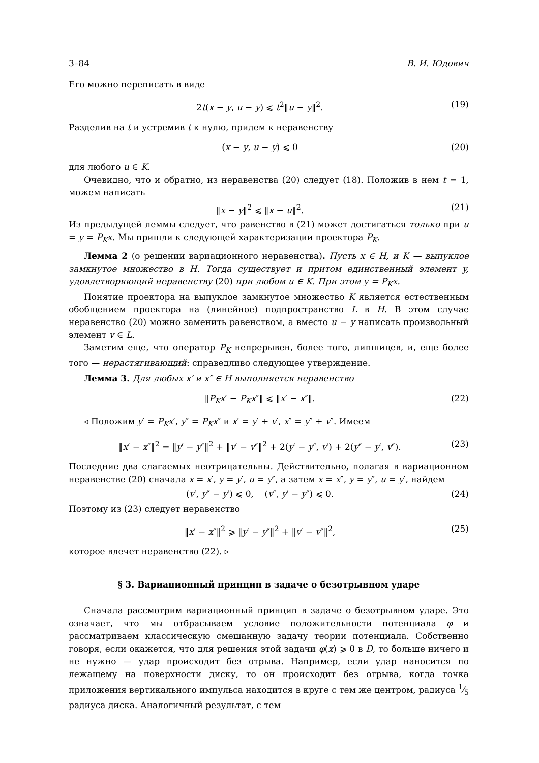3–84 В. И. Юдович
Его можно переписать в виде
2t(x − y, u − y) ⩽ t<sup>2</sup>‖u − y‖<sup>2</sup>. (19)
Разделив на t и устремив t к нулю, придем к неравенству
(x − y, u − y) ⩽ 0 (20)
для любого u ∈ K.
Очевидно, что и обратно, из неравенства (20) следует (18). Положив в нем t = 1, можем написать
‖x − y‖<sup>2</sup> ⩽ ‖x − u‖<sup>2</sup>. (21)
Из предыдущей леммы следует, что равенство в (21) может достигаться только при u = y = P<sub>K</sub>x. Мы пришли к следующей характеризации проектора P<sub>K</sub>.
Лемма 2 (о решении вариационного неравенства). Пусть x ∈ H, и K — выпуклое замкнутое множество в H. Тогда существует и притом единственный элемент y, удовлетворяющий неравенству (20) при любом u ∈ K. При этом y = P<sub>K</sub>x.
Понятие проектора на выпуклое замкнутое множество K является естественным обобщением проектора на (линейное) подпространство L в H. В этом случае неравенство (20) можно заменить равенством, а вместо u − y написать произвольный элемент v ∈ L.
Заметим еще, что оператор P<sub>K</sub> непрерывен, более того, липшицев, и, еще более того — нерастягивающий: справедливо следующее утверждение.
Лемма 3. Для любых x′ и x″ ∈ H выполняется неравенство
‖P<sub>K</sub>x′ − P<sub>K</sub>x″‖ ⩽ ‖x′ − x″‖. (22)
◃ Положим y′ = P<sub>K</sub>x′, y″ = P<sub>K</sub>x″ и x′ = y′ + v′, x″ = y″ + v″. Имеем
‖x′ − x″‖<sup>2</sup> = ‖y′ − y″‖<sup>2</sup> + ‖v′ − v″‖<sup>2</sup> + 2(y′ − y″, v′) + 2(y″ − y′, v″). (23)
Последние два слагаемых неотрицательны. Действительно, полагая в вариационном неравенстве (20) сначала x = x′, y = y′, u = y″, а затем x = x″, y = y″, u = y′, найдем
(v′, y″ − y′) ⩽ 0, (v″, y′ − y″) ⩽ 0. (24)
Поэтому из (23) следует неравенство
‖x′ − x″‖<sup>2</sup> ⩾ ‖y′ − y″‖<sup>2</sup> + ‖v′ − v″‖<sup>2</sup>, (25)
которое влечет неравенство (22). ▹
§ 3. Вариационный принцип в задаче о безотрывном ударе
Сначала рассмотрим вариационный принцип в задаче о безотрывном ударе. Это означает, что мы отбрасываем условие положительности потенциала φ и рассматриваем классическую смешанную задачу теории потенциала. Собственно говоря, если окажется, что для решения этой задачи φ(x) ⩾ 0 в D, то больше ничего и не нужно — удар происходит без отрыва. Например, если удар наносится по лежащему на поверхности диску, то он происходит без отрыва, когда точка приложения вертикального импульса находится в круге с тем же центром, радиуса 1⁄5 радиуса диска. Аналогичный результат, с тем